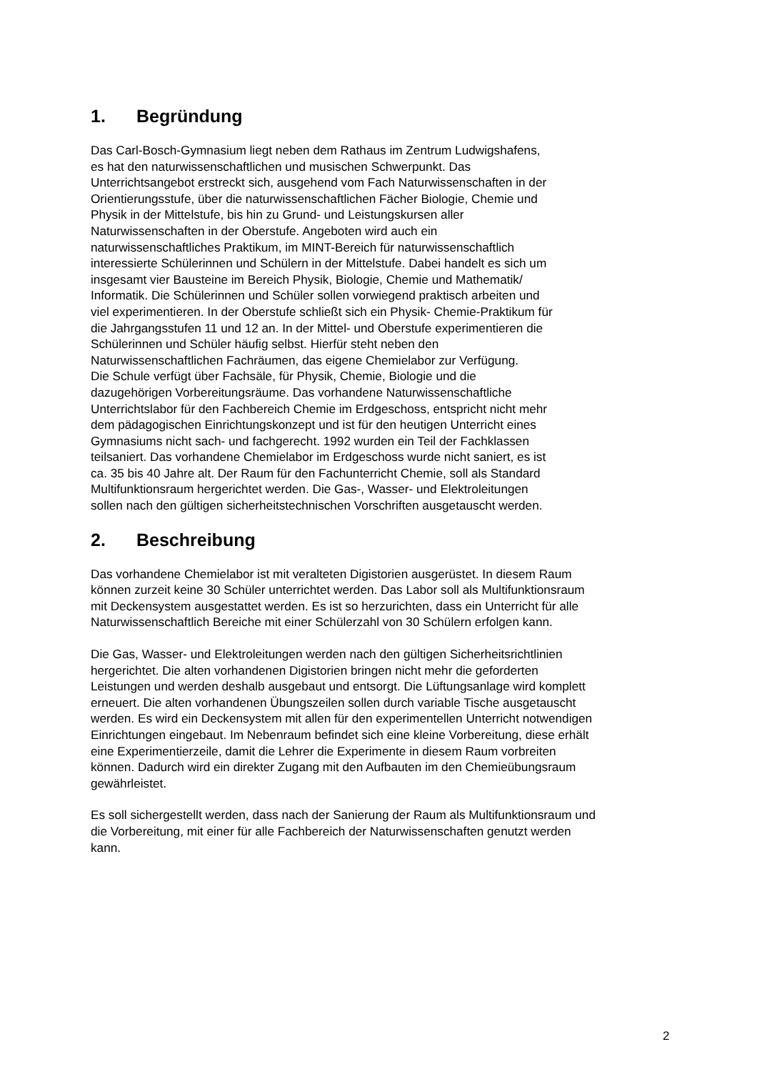1. Begründung
Das Carl-Bosch-Gymnasium liegt neben dem Rathaus im Zentrum Ludwigshafens,
es hat den naturwissenschaftlichen und musischen Schwerpunkt. Das
Unterrichtsangebot erstreckt sich, ausgehend vom Fach Naturwissenschaften in der
Orientierungsstufe, über die naturwissenschaftlichen Fächer Biologie, Chemie und
Physik in der Mittelstufe, bis hin zu Grund- und Leistungskursen aller
Naturwissenschaften in der Oberstufe. Angeboten wird auch ein
naturwissenschaftliches Praktikum, im MINT-Bereich für naturwissenschaftlich
interessierte Schülerinnen und Schülern in der Mittelstufe. Dabei handelt es sich um
insgesamt vier Bausteine im Bereich Physik, Biologie, Chemie und Mathematik/
Informatik. Die Schülerinnen und Schüler sollen vorwiegend praktisch arbeiten und
viel experimentieren. In der Oberstufe schließt sich ein Physik- Chemie-Praktikum für
die Jahrgangsstufen 11 und 12 an. In der Mittel- und Oberstufe experimentieren die
Schülerinnen und Schüler häufig selbst. Hierfür steht neben den
Naturwissenschaftlichen Fachräumen, das eigene Chemielabor zur Verfügung.
Die Schule verfügt über Fachsäle, für Physik, Chemie, Biologie und die
dazugehörigen Vorbereitungsräume. Das vorhandene Naturwissenschaftliche
Unterrichtslabor für den Fachbereich Chemie im Erdgeschoss, entspricht nicht mehr
dem pädagogischen Einrichtungskonzept und ist für den heutigen Unterricht eines
Gymnasiums nicht sach- und fachgerecht. 1992 wurden ein Teil der Fachklassen
teilsaniert. Das vorhandene Chemielabor im Erdgeschoss wurde nicht saniert, es ist
ca. 35 bis 40 Jahre alt. Der Raum für den Fachunterricht Chemie, soll als Standard
Multifunktionsraum hergerichtet werden. Die Gas-, Wasser- und Elektroleitungen
sollen nach den gültigen sicherheitstechnischen Vorschriften ausgetauscht werden.
2. Beschreibung
Das vorhandene Chemielabor ist mit veralteten Digistorien ausgerüstet. In diesem Raum
können zurzeit keine 30 Schüler unterrichtet werden. Das Labor soll als Multifunktionsraum
mit Deckensystem ausgestattet werden. Es ist so herzurichten, dass ein Unterricht für alle
Naturwissenschaftlich Bereiche mit einer Schülerzahl von 30 Schülern erfolgen kann.
Die Gas, Wasser- und Elektroleitungen werden nach den gültigen Sicherheitsrichtlinien
hergerichtet. Die alten vorhandenen Digistorien bringen nicht mehr die geforderten
Leistungen und werden deshalb ausgebaut und entsorgt. Die Lüftungsanlage wird komplett
erneuert. Die alten vorhandenen Übungszeilen sollen durch variable Tische ausgetauscht
werden. Es wird ein Deckensystem mit allen für den experimentellen Unterricht notwendigen
Einrichtungen eingebaut. Im Nebenraum befindet sich eine kleine Vorbereitung, diese erhält
eine Experimentierzeile, damit die Lehrer die Experimente in diesem Raum vorbreiten
können. Dadurch wird ein direkter Zugang mit den Aufbauten im den Chemieübungsraum
gewährleistet.
Es soll sichergestellt werden, dass nach der Sanierung der Raum als Multifunktionsraum und
die Vorbereitung, mit einer für alle Fachbereich der Naturwissenschaften genutzt werden
kann.
2